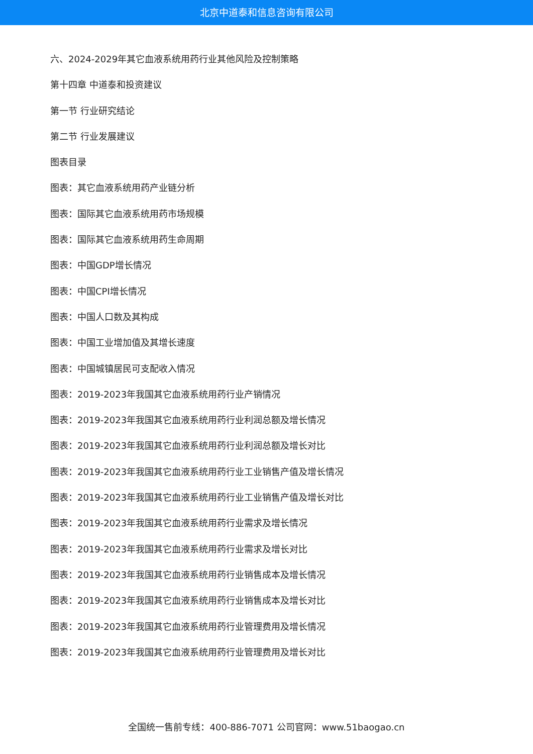北京中道泰和信息咨询有限公司
六、2024-2029年其它血液系统用药行业其他风险及控制策略
第十四章 中道泰和投资建议
第一节 行业研究结论
第二节 行业发展建议
图表目录
图表：其它血液系统用药产业链分析
图表：国际其它血液系统用药市场规模
图表：国际其它血液系统用药生命周期
图表：中国GDP增长情况
图表：中国CPI增长情况
图表：中国人口数及其构成
图表：中国工业增加值及其增长速度
图表：中国城镇居民可支配收入情况
图表：2019-2023年我国其它血液系统用药行业产销情况
图表：2019-2023年我国其它血液系统用药行业利润总额及增长情况
图表：2019-2023年我国其它血液系统用药行业利润总额及增长对比
图表：2019-2023年我国其它血液系统用药行业工业销售产值及增长情况
图表：2019-2023年我国其它血液系统用药行业工业销售产值及增长对比
图表：2019-2023年我国其它血液系统用药行业需求及增长情况
图表：2019-2023年我国其它血液系统用药行业需求及增长对比
图表：2019-2023年我国其它血液系统用药行业销售成本及增长情况
图表：2019-2023年我国其它血液系统用药行业销售成本及增长对比
图表：2019-2023年我国其它血液系统用药行业管理费用及增长情况
图表：2019-2023年我国其它血液系统用药行业管理费用及增长对比
全国统一售前专线：400-886-7071 公司官网：www.51baogao.cn